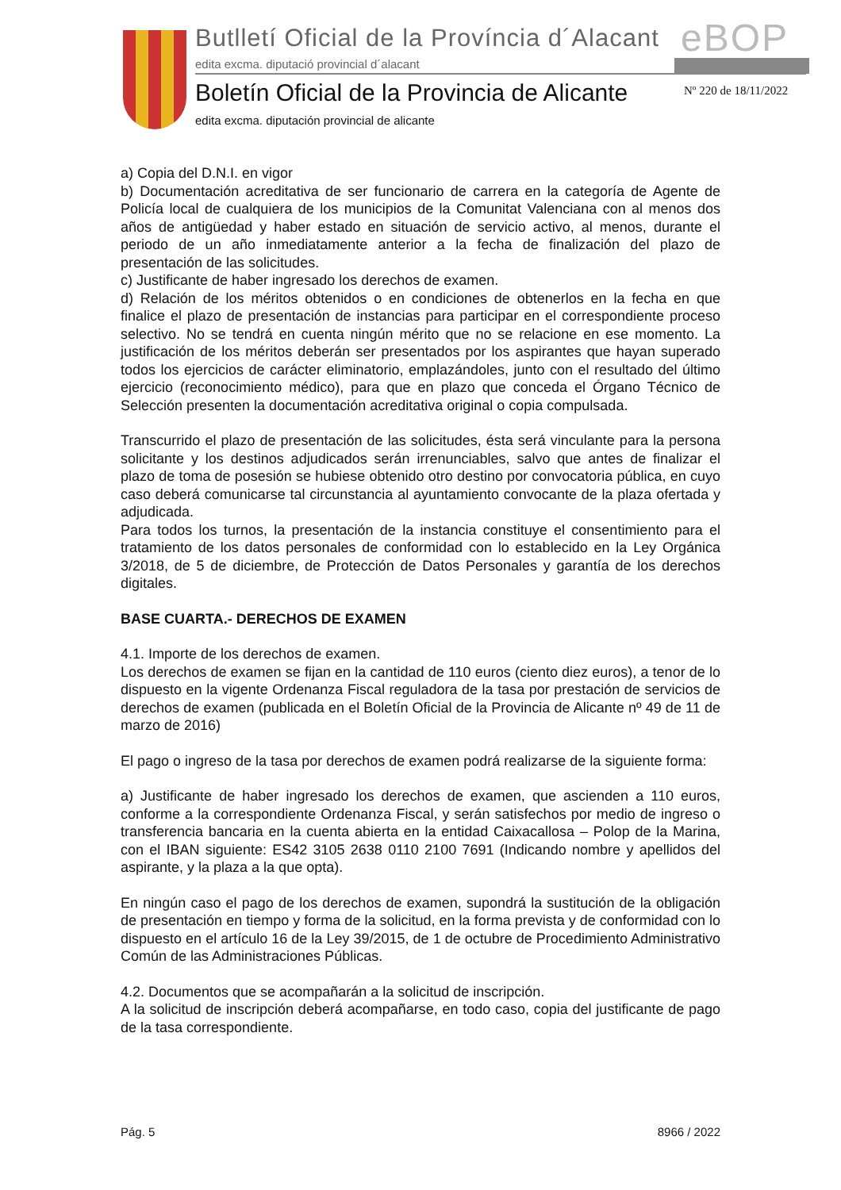Butlletí Oficial de la Província d´Alacant
eBOP
edita excma. diputació provincial d´alacant
Boletín Oficial de la Provincia de Alicante
Nº 220 de 18/11/2022
edita excma. diputación provincial de alicante
a) Copia del D.N.I. en vigor
b) Documentación acreditativa de ser funcionario de carrera en la categoría de Agente de Policía local de cualquiera de los municipios de la Comunitat Valenciana con al menos dos años de antigüedad y haber estado en situación de servicio activo, al menos, durante el periodo de un año inmediatamente anterior a la fecha de finalización del plazo de presentación de las solicitudes.
c) Justificante de haber ingresado los derechos de examen.
d) Relación de los méritos obtenidos o en condiciones de obtenerlos en la fecha en que finalice el plazo de presentación de instancias para participar en el correspondiente proceso selectivo. No se tendrá en cuenta ningún mérito que no se relacione en ese momento. La justificación de los méritos deberán ser presentados por los aspirantes que hayan superado todos los ejercicios de carácter eliminatorio, emplazándoles, junto con el resultado del último ejercicio (reconocimiento médico), para que en plazo que conceda el Órgano Técnico de Selección presenten la documentación acreditativa original o copia compulsada.
Transcurrido el plazo de presentación de las solicitudes, ésta será vinculante para la persona solicitante y los destinos adjudicados serán irrenunciables, salvo que antes de finalizar el plazo de toma de posesión se hubiese obtenido otro destino por convocatoria pública, en cuyo caso deberá comunicarse tal circunstancia al ayuntamiento convocante de la plaza ofertada y adjudicada.
Para todos los turnos, la presentación de la instancia constituye el consentimiento para el tratamiento de los datos personales de conformidad con lo establecido en la Ley Orgánica 3/2018, de 5 de diciembre, de Protección de Datos Personales y garantía de los derechos digitales.
BASE CUARTA.- DERECHOS DE EXAMEN
4.1. Importe de los derechos de examen.
Los derechos de examen se fijan en la cantidad de 110 euros (ciento diez euros), a tenor de lo dispuesto en la vigente Ordenanza Fiscal reguladora de la tasa por prestación de servicios de derechos de examen (publicada en el Boletín Oficial de la Provincia de Alicante nº 49 de 11 de marzo de 2016)
El pago o ingreso de la tasa por derechos de examen podrá realizarse de la siguiente forma:
a) Justificante de haber ingresado los derechos de examen, que ascienden a 110 euros, conforme a la correspondiente Ordenanza Fiscal, y serán satisfechos por medio de ingreso o transferencia bancaria en la cuenta abierta en la entidad Caixacallosa – Polop de la Marina, con el IBAN siguiente: ES42 3105 2638 0110 2100 7691 (Indicando nombre y apellidos del aspirante, y la plaza a la que opta).
En ningún caso el pago de los derechos de examen, supondrá la sustitución de la obligación de presentación en tiempo y forma de la solicitud, en la forma prevista y de conformidad con lo dispuesto en el artículo 16 de la Ley 39/2015, de 1 de octubre de Procedimiento Administrativo Común de las Administraciones Públicas.
4.2. Documentos que se acompañarán a la solicitud de inscripción.
A la solicitud de inscripción deberá acompañarse, en todo caso, copia del justificante de pago de la tasa correspondiente.
Pág. 5 8966 / 2022